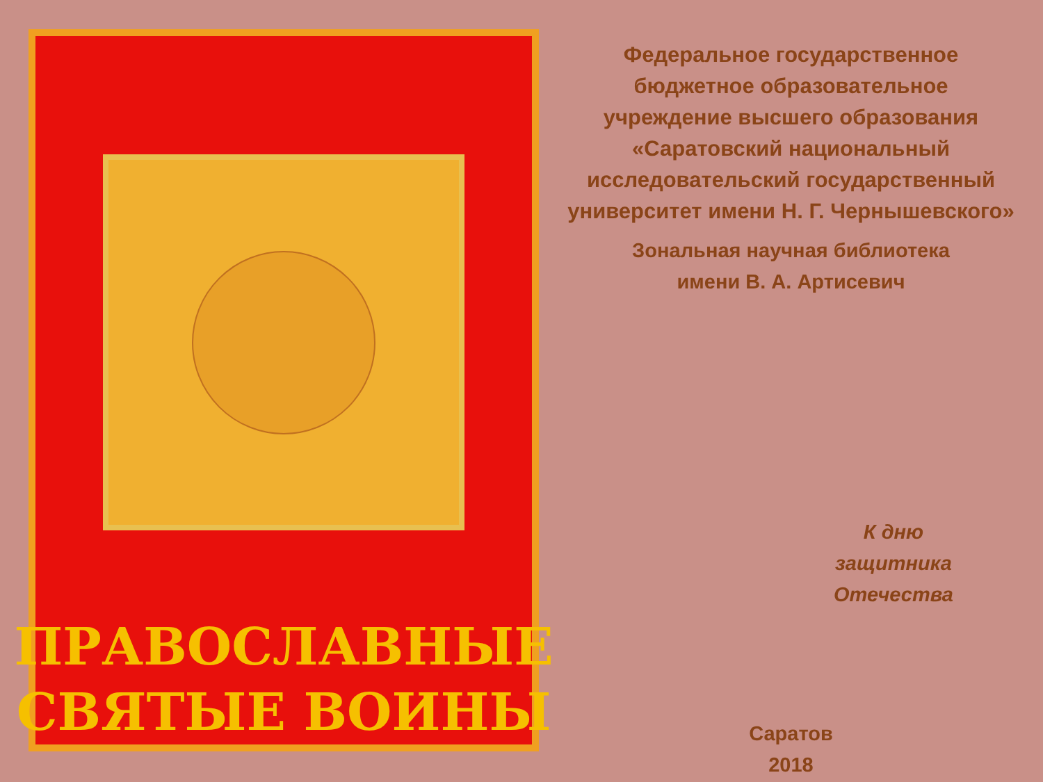ПРАВОСЛАВНЫЕ
СВЯТЫЕ ВОИНЫ
Федеральное государственное
бюджетное образовательное
учреждение высшего образования
«Саратовский национальный
исследовательский государственный
университет имени Н. Г. Чернышевского»
Зональная научная библиотека
имени В. А. Артисевич
К дню
защитника
Отечества
Саратов
2018